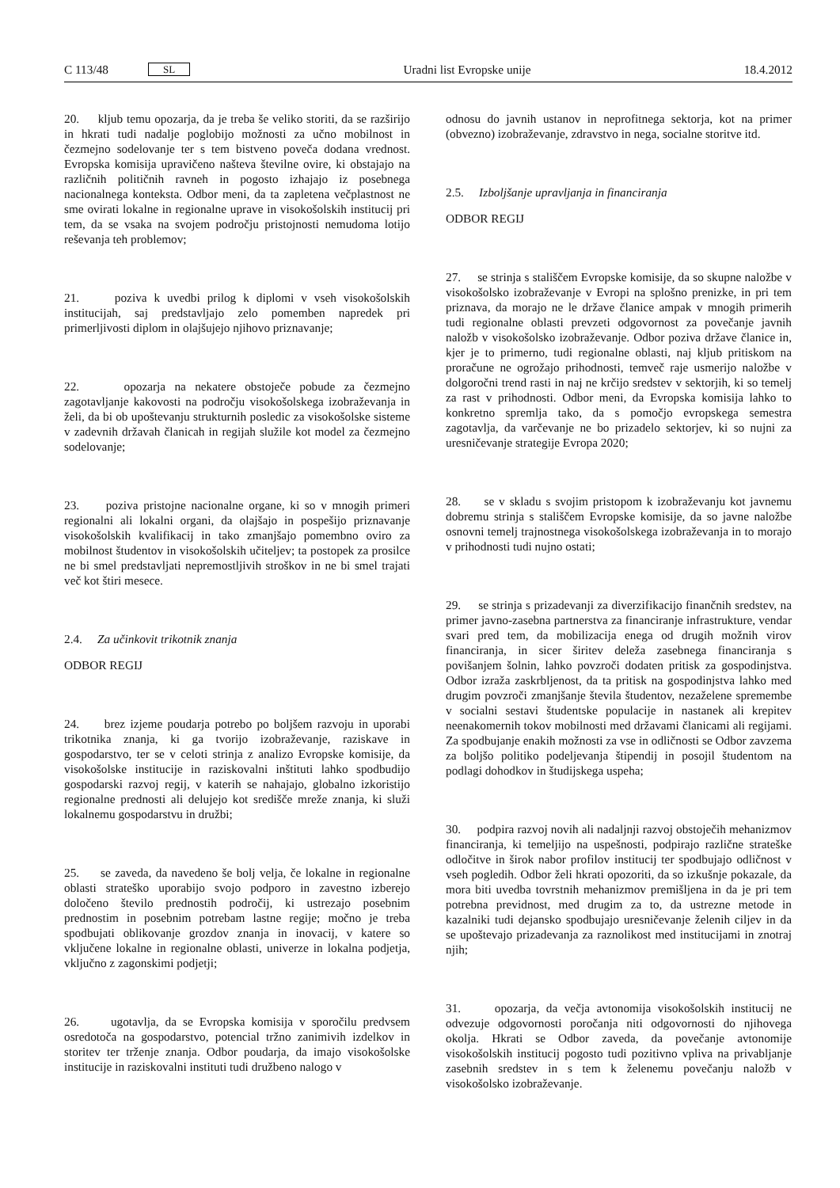C 113/48 SL
Uradni list Evropske unije 18.4.2012
20. kljub temu opozarja, da je treba še veliko storiti, da se razširijo in hkrati tudi nadalje poglobijo možnosti za učno mobilnost in čezmejno sodelovanje ter s tem bistveno poveča dodana vrednost. Evropska komisija upravičeno našteva številne ovire, ki obstajajo na različnih političnih ravneh in pogosto izhajajo iz posebnega nacionalnega konteksta. Odbor meni, da ta zapletena večplastnost ne sme ovirati lokalne in regionalne uprave in visokošolskih institucij pri tem, da se vsaka na svojem področju pristojnosti nemudoma lotijo reševanja teh problemov;
21. poziva k uvedbi prilog k diplomi v vseh visokošolskih institucijah, saj predstavljajo zelo pomemben napredek pri primerljivosti diplom in olajšujejo njihovo priznavanje;
22. opozarja na nekatere obstoječe pobude za čezmejno zagotavljanje kakovosti na področju visokošolskega izobraževanja in želi, da bi ob upoštevanju strukturnih posledic za visokošolske sisteme v zadevnih državah članicah in regijah služile kot model za čezmejno sodelovanje;
23. poziva pristojne nacionalne organe, ki so v mnogih primeri regionalni ali lokalni organi, da olajšajo in pospešijo priznavanje visokošolskih kvalifikacij in tako zmanjšajo pomembno oviro za mobilnost študentov in visokošolskih učiteljev; ta postopek za prosilce ne bi smel predstavljati nepremostljivih stroškov in ne bi smel trajati več kot štiri mesece.
2.4. Za učinkovit trikotnik znanja
ODBOR REGIJ
24. brez izjeme poudarja potrebo po boljšem razvoju in uporabi trikotnika znanja, ki ga tvorijo izobraževanje, raziskave in gospodarstvo, ter se v celoti strinja z analizo Evropske komisije, da visokošolske institucije in raziskovalni inštituti lahko spodbudijo gospodarski razvoj regij, v katerih se nahajajo, globalno izkoristijo regionalne prednosti ali delujejo kot središče mreže znanja, ki služi lokalnemu gospodarstvu in družbi;
25. se zaveda, da navedeno še bolj velja, če lokalne in regionalne oblasti strateško uporabijo svojo podporo in zavestno izberejo določeno število prednostih področij, ki ustrezajo posebnim prednostim in posebnim potrebam lastne regije; močno je treba spodbujati oblikovanje grozdov znanja in inovacij, v katere so vključene lokalne in regionalne oblasti, univerze in lokalna podjetja, vključno z zagonskimi podjetji;
26. ugotavlja, da se Evropska komisija v sporočilu predvsem osredotoča na gospodarstvo, potencial tržno zanimivih izdelkov in storitev ter trženje znanja. Odbor poudarja, da imajo visokošolske institucije in raziskovalni instituti tudi družbeno nalogo v
odnosu do javnih ustanov in neprofitnega sektorja, kot na primer (obvezno) izobraževanje, zdravstvo in nega, socialne storitve itd.
2.5. Izboljšanje upravljanja in financiranja
ODBOR REGIJ
27. se strinja s stališčem Evropske komisije, da so skupne naložbe v visokošolsko izobraževanje v Evropi na splošno prenizke, in pri tem priznava, da morajo ne le države članice ampak v mnogih primerih tudi regionalne oblasti prevzeti odgovornost za povečanje javnih naložb v visokošolsko izobraževanje. Odbor poziva države članice in, kjer je to primerno, tudi regionalne oblasti, naj kljub pritiskom na proračune ne ogrožajo prihodnosti, temveč raje usmerijo naložbe v dolgoročni trend rasti in naj ne krčijo sredstev v sektorjih, ki so temelj za rast v prihodnosti. Odbor meni, da Evropska komisija lahko to konkretno spremlja tako, da s pomočjo evropskega semestra zagotavlja, da varčevanje ne bo prizadelo sektorjev, ki so nujni za uresničevanje strategije Evropa 2020;
28. se v skladu s svojim pristopom k izobraževanju kot javnemu dobremu strinja s stališčem Evropske komisije, da so javne naložbe osnovni temelj trajnostnega visokošolskega izobraževanja in to morajo v prihodnosti tudi nujno ostati;
29. se strinja s prizadevanji za diverzifikacijo finančnih sredstev, na primer javno-zasebna partnerstva za financiranje infrastrukture, vendar svari pred tem, da mobilizacija enega od drugih možnih virov financiranja, in sicer širitev deleža zasebnega financiranja s povišanjem šolnin, lahko povzroči dodaten pritisk za gospodinjstva. Odbor izraža zaskrbljenost, da ta pritisk na gospodinjstva lahko med drugim povzroči zmanjšanje števila študentov, nezaželene spremembe v socialni sestavi študentske populacije in nastanek ali krepitev neenakomernih tokov mobilnosti med državami članicami ali regijami. Za spodbujanje enakih možnosti za vse in odličnosti se Odbor zavzema za boljšo politiko podeljevanja štipendij in posojil študentom na podlagi dohodkov in študijskega uspeha;
30. podpira razvoj novih ali nadaljnji razvoj obstoječih mehanizmov financiranja, ki temeljijo na uspešnosti, podpirajo različne strateške odločitve in širok nabor profilov institucij ter spodbujajo odličnost v vseh pogledih. Odbor želi hkrati opozoriti, da so izkušnje pokazale, da mora biti uvedba tovrstnih mehanizmov premišljena in da je pri tem potrebna previdnost, med drugim za to, da ustrezne metode in kazalniki tudi dejansko spodbujajo uresničevanje želenih ciljev in da se upoštevajo prizadevanja za raznolikost med institucijami in znotraj njih;
31. opozarja, da večja avtonomija visokošolskih institucij ne odvezuje odgovornosti poročanja niti odgovornosti do njihovega okolja. Hkrati se Odbor zaveda, da povečanje avtonomije visokošolskih institucij pogosto tudi pozitivno vpliva na privabljanje zasebnih sredstev in s tem k želenemu povečanju naložb v visokošolsko izobraževanje.